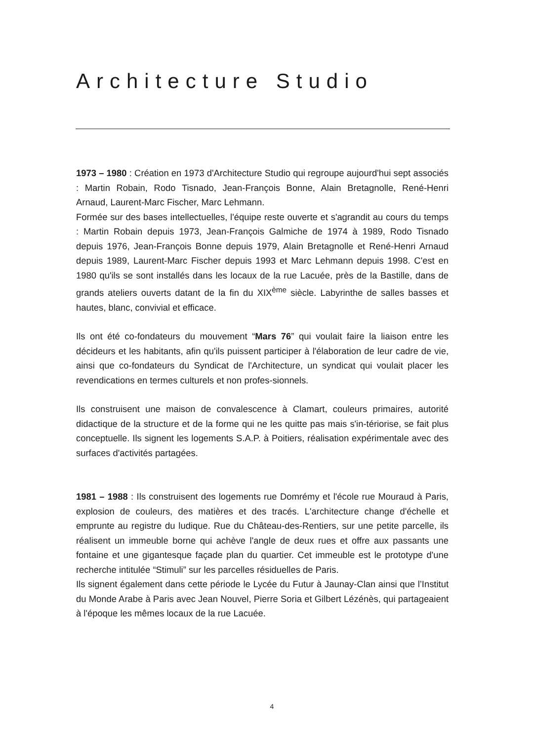Architecture Studio
1973 – 1980 : Création en 1973 d'Architecture Studio qui regroupe aujourd'hui sept associés : Martin Robain, Rodo Tisnado, Jean-François Bonne, Alain Bretagnolle, René-Henri Arnaud, Laurent-Marc Fischer, Marc Lehmann.
Formée sur des bases intellectuelles, l'équipe reste ouverte et s'agrandit au cours du temps : Martin Robain depuis 1973, Jean-François Galmiche de 1974 à 1989, Rodo Tisnado depuis 1976, Jean-François Bonne depuis 1979, Alain Bretagnolle et René-Henri Arnaud depuis 1989, Laurent-Marc Fischer depuis 1993 et Marc Lehmann depuis 1998. C'est en 1980 qu'ils se sont installés dans les locaux de la rue Lacuée, près de la Bastille, dans de grands ateliers ouverts datant de la fin du XIX<sup>ème</sup> siècle. Labyrinthe de salles basses et hautes, blanc, convivial et efficace.
Ils ont été co-fondateurs du mouvement “Mars 76” qui voulait faire la liaison entre les décideurs et les habitants, afin qu'ils puissent participer à l'élaboration de leur cadre de vie, ainsi que co-fondateurs du Syndicat de l'Architecture, un syndicat qui voulait placer les revendications en termes culturels et non profes-sionnels.
Ils construisent une maison de convalescence à Clamart, couleurs primaires, autorité didactique de la structure et de la forme qui ne les quitte pas mais s'in-tériorise, se fait plus conceptuelle. Ils signent les logements S.A.P. à Poitiers, réalisation expérimentale avec des surfaces d'activités partagées.
1981 – 1988 : Ils construisent des logements rue Domrémy et l'école rue Mouraud à Paris, explosion de couleurs, des matières et des tracés. L'architecture change d'échelle et emprunte au registre du ludique. Rue du Château-des-Rentiers, sur une petite parcelle, ils réalisent un immeuble borne qui achève l'angle de deux rues et offre aux passants une fontaine et une gigantesque façade plan du quartier. Cet immeuble est le prototype d'une recherche intitulée “Stimuli” sur les parcelles résiduelles de Paris.
Ils signent également dans cette période le Lycée du Futur à Jaunay-Clan ainsi que l’Institut du Monde Arabe à Paris avec Jean Nouvel, Pierre Soria et Gilbert Lézénès, qui partageaient à l'époque les mêmes locaux de la rue Lacuée.
4